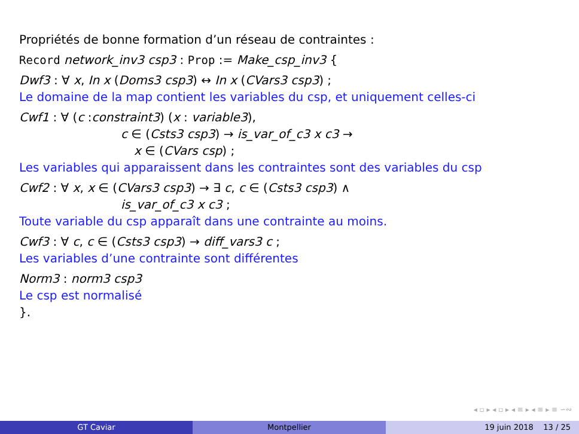Propriétés de bonne formation d’un réseau de contraintes :
Record network_inv3 csp3 : Prop := Make_csp_inv3 {
Dwf3 : ∀ x, In x (Doms3 csp3) ↔ In x (CVars3 csp3) ;
Le domaine de la map contient les variables du csp, et uniquement celles-ci
Cwf1 : ∀ (c :constraint3) (x : variable3),
c ∈ (Csts3 csp3) → is_var_of_c3 x c3 →
x ∈ (CVars csp) ;
Les variables qui apparaissent dans les contraintes sont des variables du csp
Cwf2 : ∀ x, x ∈ (CVars3 csp3) → ∃ c, c ∈ (Csts3 csp3) ∧
is_var_of_c3 x c3 ;
Toute variable du csp apparaît dans une contrainte au moins.
Cwf3 : ∀ c, c ∈ (Csts3 csp3) → diff_vars3 c ;
Les variables d’une contrainte sont différentes
Norm3 : norm3 csp3
Le csp est normalisé
}.
◂ ▫ ▸ ◂ ▫ ▸ ◂ ≡ ▸ ◂ ≡ ▸ ≡ ∽∾
GT Caviar Montpellier 19 juin 2018 13 / 25